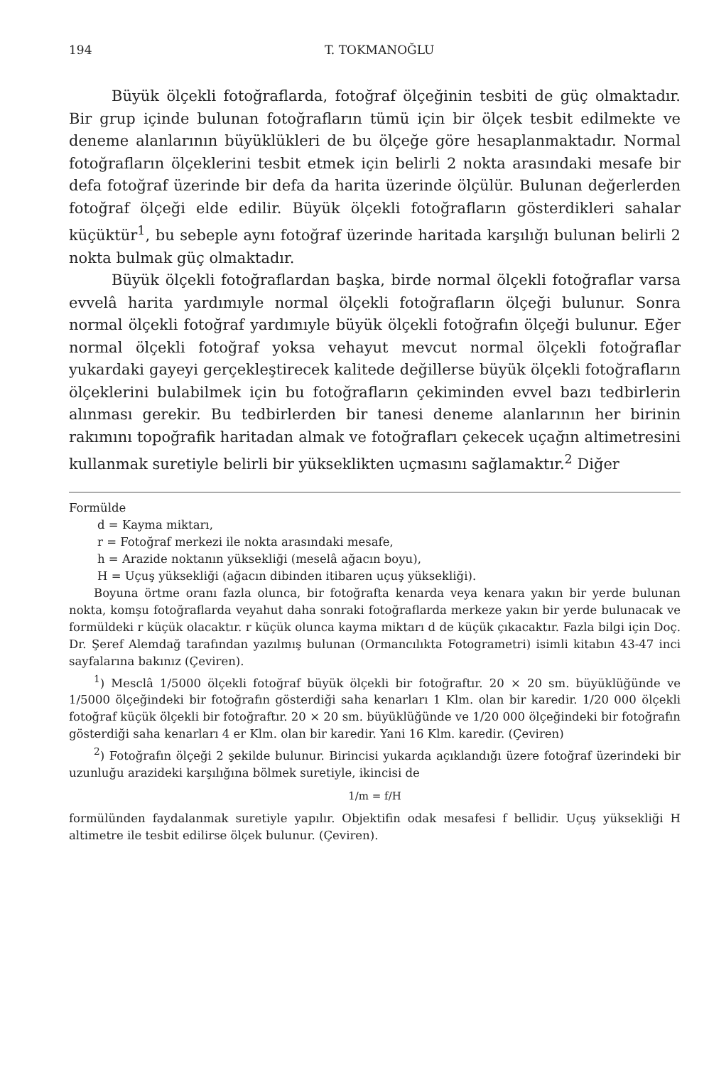194 T. TOKMANOĞLU
Büyük ölçekli fotoğraflarda, fotoğraf ölçeğinin tesbiti de güç olmaktadır. Bir grup içinde bulunan fotoğrafların tümü için bir ölçek tesbit edilmekte ve deneme alanlarının büyüklükleri de bu ölçeğe göre hesaplanmaktadır. Normal fotoğrafların ölçeklerini tesbit etmek için belirli 2 nokta arasındaki mesafe bir defa fotoğraf üzerinde bir defa da harita üzerinde ölçülür. Bulunan değerlerden fotoğraf ölçeği elde edilir. Büyük ölçekli fotoğrafların gösterdikleri sahalar küçüktür<sup>1</sup>, bu sebeple aynı fotoğraf üzerinde haritada karşılığı bulunan belirli 2 nokta bulmak güç olmaktadır.
Büyük ölçekli fotoğraflardan başka, birde normal ölçekli fotoğraflar varsa evvelâ harita yardımıyle normal ölçekli fotoğrafların ölçeği bulunur. Sonra normal ölçekli fotoğraf yardımıyle büyük ölçekli fotoğrafın ölçeği bulunur. Eğer normal ölçekli fotoğraf yoksa vehayut mevcut normal ölçekli fotoğraflar yukardaki gayeyi gerçekleştirecek kalitede değillerse büyük ölçekli fotoğrafların ölçeklerini bulabilmek için bu fotoğrafların çekiminden evvel bazı tedbirlerin alınması gerekir. Bu tedbirlerden bir tanesi deneme alanlarının her birinin rakımını topoğrafik haritadan almak ve fotoğrafları çekecek uçağın altimetresini kullanmak suretiyle belirli bir yükseklikten uçmasını sağlamaktır.<sup>2</sup> Diğer
Formülde
d = Kayma miktarı,
r = Fotoğraf merkezi ile nokta arasındaki mesafe,
h = Arazide noktanın yüksekliği (meselâ ağacın boyu),
H = Uçuş yüksekliği (ağacın dibinden itibaren uçuş yüksekliği).
Boyuna örtme oranı fazla olunca, bir fotoğrafta kenarda veya kenara yakın bir yerde bulunan nokta, komşu fotoğraflarda veyahut daha sonraki fotoğraflarda merkeze yakın bir yerde bulunacak ve formüldeki r küçük olacaktır. r küçük olunca kayma miktarı d de küçük çıkacaktır. Fazla bilgi için Doç. Dr. Şeref Alemdağ tarafından yazılmış bulunan (Ormancılıkta Fotogrametri) isimli kitabın 43-47 inci sayfalarına bakınız (Çeviren).
<sup>1</sup>) Mesclâ 1/5000 ölçekli fotoğraf büyük ölçekli bir fotoğraftır. 20 × 20 sm. büyüklüğünde ve 1/5000 ölçeğindeki bir fotoğrafın gösterdiği saha kenarları 1 Klm. olan bir karedir. 1/20 000 ölçekli fotoğraf küçük ölçekli bir fotoğraftır. 20 × 20 sm. büyüklüğünde ve 1/20 000 ölçeğindeki bir fotoğrafın gösterdiği saha kenarları 4 er Klm. olan bir karedir. Yani 16 Klm. karedir. (Çeviren)
<sup>2</sup>) Fotoğrafın ölçeği 2 şekilde bulunur. Birincisi yukarda açıklandığı üzere fotoğraf üzerindeki bir uzunluğu arazideki karşılığına bölmek suretiyle, ikincisi de
1/m = f/H
formülünden faydalanmak suretiyle yapılır. Objektifin odak mesafesi f bellidir. Uçuş yüksekliği H altimetre ile tesbit edilirse ölçek bulunur. (Çeviren).